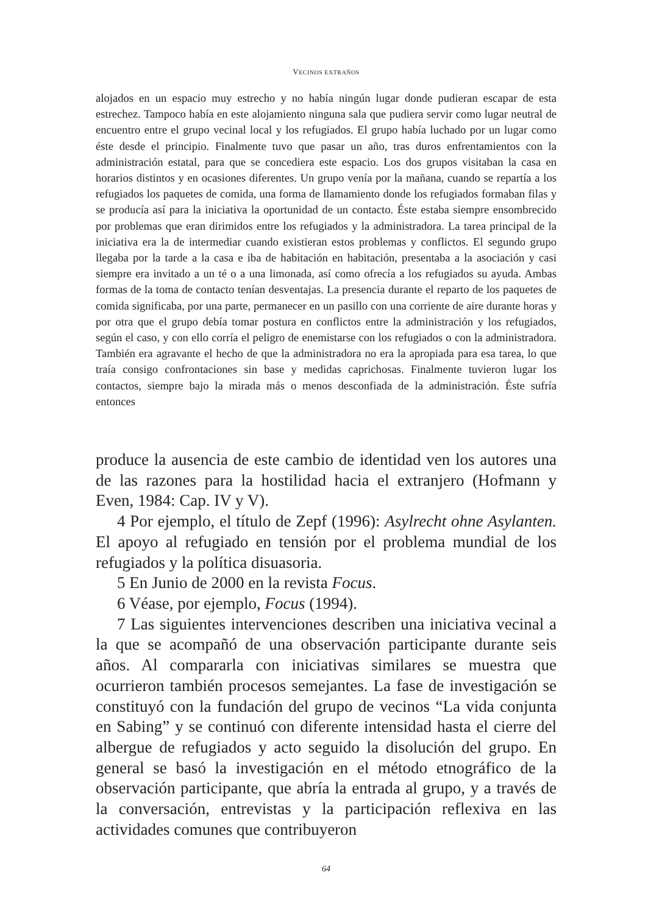VECINOS EXTRAÑOS
alojados en un espacio muy estrecho y no había ningún lugar donde pudieran escapar de esta estrechez. Tampoco había en este alojamiento ninguna sala que pudiera servir como lugar neutral de encuentro entre el grupo vecinal local y los refugiados. El grupo había luchado por un lugar como éste desde el principio. Finalmente tuvo que pasar un año, tras duros enfrentamientos con la administración estatal, para que se concediera este espacio. Los dos grupos visitaban la casa en horarios distintos y en ocasiones diferentes. Un grupo venía por la mañana, cuando se repartía a los refugiados los paquetes de comida, una forma de llamamiento donde los refugiados formaban filas y se producía así para la iniciativa la oportunidad de un contacto. Éste estaba siempre ensombrecido por problemas que eran dirimidos entre los refugiados y la administradora. La tarea principal de la iniciativa era la de intermediar cuando existieran estos problemas y conflictos. El segundo grupo llegaba por la tarde a la casa e iba de habitación en habitación, presentaba a la asociación y casi siempre era invitado a un té o a una limonada, así como ofrecía a los refugiados su ayuda. Ambas formas de la toma de contacto tenían desventajas. La presencia durante el reparto de los paquetes de comida significaba, por una parte, permanecer en un pasillo con una corriente de aire durante horas y por otra que el grupo debía tomar postura en conflictos entre la administración y los refugiados, según el caso, y con ello corría el peligro de enemistarse con los refugiados o con la administradora. También era agravante el hecho de que la administradora no era la apropiada para esa tarea, lo que traía consigo confrontaciones sin base y medidas caprichosas. Finalmente tuvieron lugar los contactos, siempre bajo la mirada más o menos desconfiada de la administración. Éste sufría entonces
produce la ausencia de este cambio de identidad ven los autores una de las razones para la hostilidad hacia el extranjero (Hofmann y Even, 1984: Cap. IV y V).
4 Por ejemplo, el título de Zepf (1996): Asylrecht ohne Asylanten. El apoyo al refugiado en tensión por el problema mundial de los refugiados y la política disuasoria.
5 En Junio de 2000 en la revista Focus.
6 Véase, por ejemplo, Focus (1994).
7 Las siguientes intervenciones describen una iniciativa vecinal a la que se acompañó de una observación participante durante seis años. Al compararla con iniciativas similares se muestra que ocurrieron también procesos semejantes. La fase de investigación se constituyó con la fundación del grupo de vecinos “La vida conjunta en Sabing” y se continuó con diferente intensidad hasta el cierre del albergue de refugiados y acto seguido la disolución del grupo. En general se basó la investigación en el método etnográfico de la observación participante, que abría la entrada al grupo, y a través de la conversación, entrevistas y la participación reflexiva en las actividades comunes que contribuyeron
64